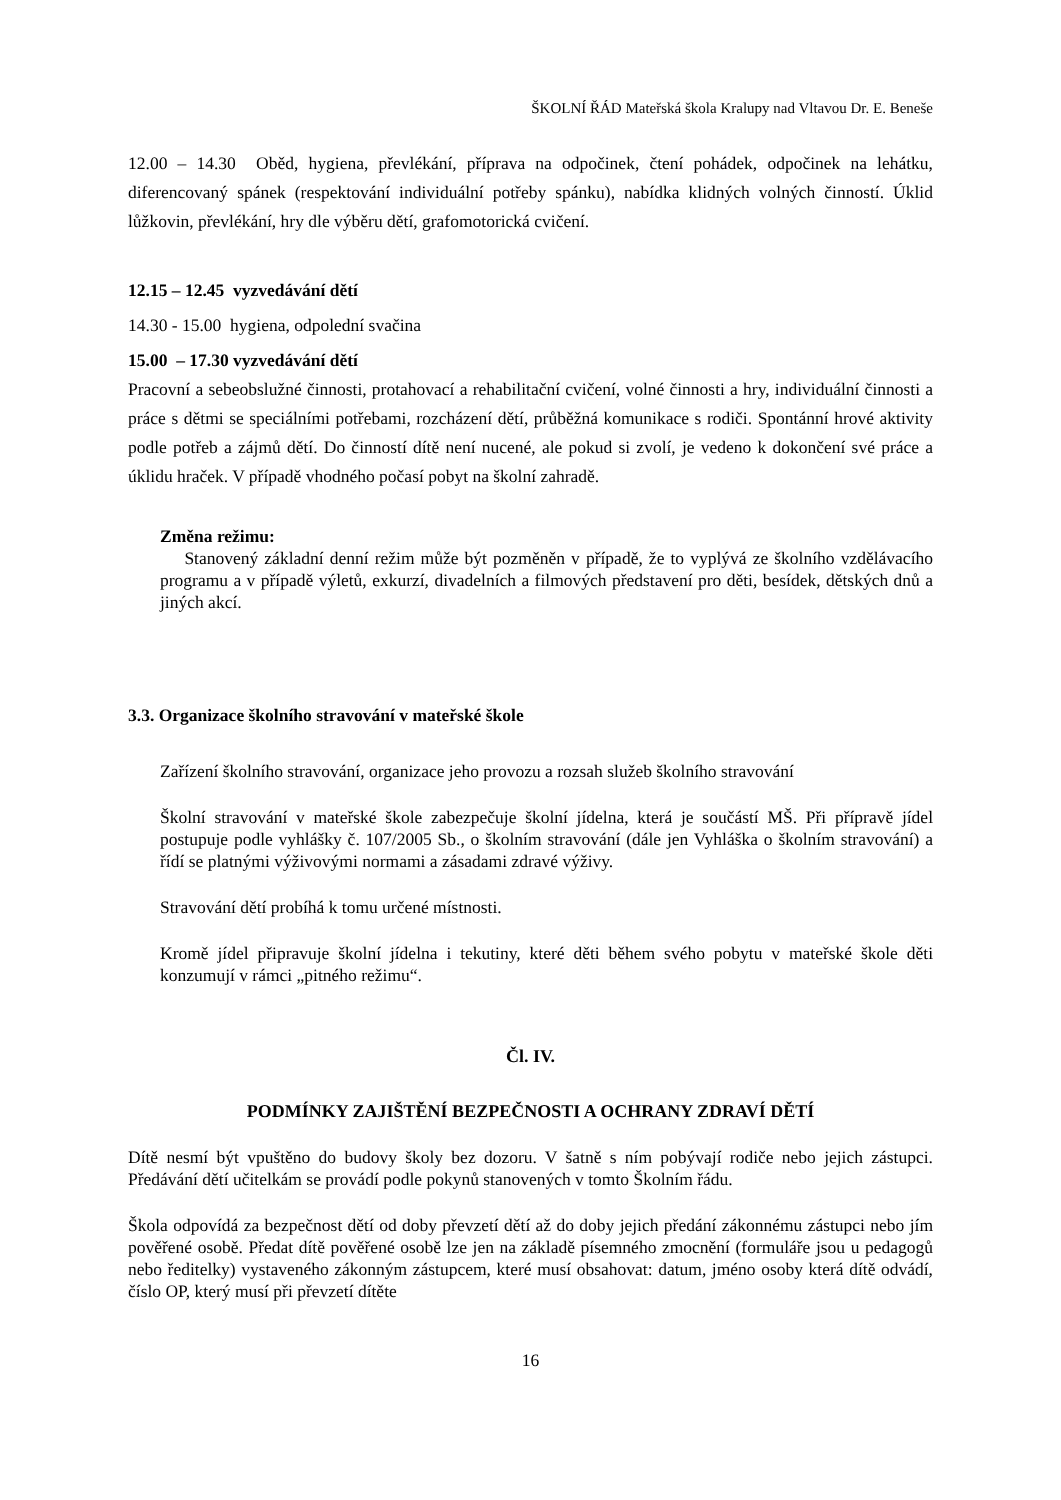ŠKOLNÍ ŘÁD Mateřská škola Kralupy nad Vltavou Dr. E. Beneše
12.00 – 14.30 Oběd, hygiena, převlékání, příprava na odpočinek, čtení pohádek, odpočinek na lehátku, diferencovaný spánek (respektování individuální potřeby spánku), nabídka klidných volných činností. Úklid lůžkovin, převlékání, hry dle výběru dětí, grafomotorická cvičení.
12.15 – 12.45 vyzvedávání dětí
14.30 - 15.00 hygiena, odpolední svačina
15.00 – 17.30 vyzvedávání dětí
Pracovní a sebeobslužné činnosti, protahovací a rehabilitační cvičení, volné činnosti a hry, individuální činnosti a práce s dětmi se speciálními potřebami, rozcházení dětí, průběžná komunikace s rodiči. Spontánní hrové aktivity podle potřeb a zájmů dětí. Do činností dítě není nucené, ale pokud si zvolí, je vedeno k dokončení své práce a úklidu hraček. V případě vhodného počasí pobyt na školní zahradě.
Změna režimu:
Stanovený základní denní režim může být pozměněn v případě, že to vyplývá ze školního vzdělávacího programu a v případě výletů, exkurzí, divadelních a filmových představení pro děti, besídek, dětských dnů a jiných akcí.
3.3. Organizace školního stravování v mateřské škole
Zařízení školního stravování, organizace jeho provozu a rozsah služeb školního stravování
Školní stravování v mateřské škole zabezpečuje školní jídelna, která je součástí MŠ. Při přípravě jídel postupuje podle vyhlášky č. 107/2005 Sb., o školním stravování (dále jen Vyhláška o školním stravování) a řídí se platnými výživovými normami a zásadami zdravé výživy.
Stravování dětí probíhá k tomu určené místnosti.
Kromě jídel připravuje školní jídelna i tekutiny, které děti během svého pobytu v mateřské škole děti konzumují v rámci „pitného režimu“.
Čl. IV.
PODMÍNKY ZAJIŠTĚNÍ BEZPEČNOSTI A OCHRANY ZDRAVÍ DĚTÍ
Dítě nesmí být vpuštěno do budovy školy bez dozoru. V šatně s ním pobývají rodiče nebo jejich zástupci. Předávání dětí učitelkám se provádí podle pokynů stanovených v tomto Školním řádu.
Škola odpovídá za bezpečnost dětí od doby převzetí dětí až do doby jejich předání zákonnému zástupci nebo jím pověřené osobě. Předat dítě pověřené osobě lze jen na základě písemného zmocnění (formuláře jsou u pedagogů nebo ředitelky) vystaveného zákonným zástupcem, které musí obsahovat: datum, jméno osoby která dítě odvádí, číslo OP, který musí při převzetí dítěte
16